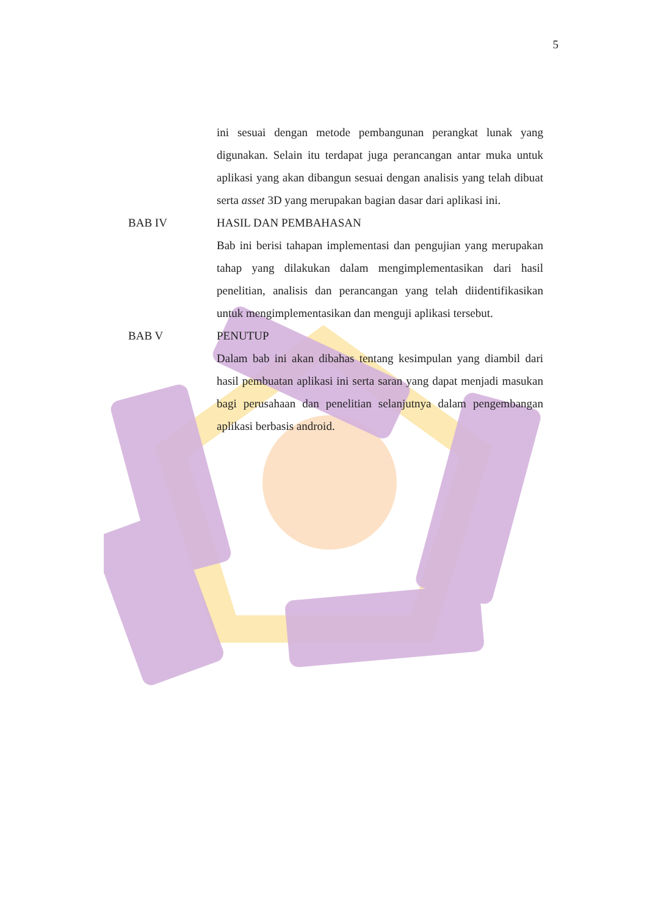5
ini sesuai dengan metode pembangunan perangkat lunak yang digunakan. Selain itu terdapat juga perancangan antar muka untuk aplikasi yang akan dibangun sesuai dengan analisis yang telah dibuat serta asset 3D yang merupakan bagian dasar dari aplikasi ini.
BAB IV HASIL DAN PEMBAHASAN
Bab ini berisi tahapan implementasi dan pengujian yang merupakan tahap yang dilakukan dalam mengimplementasikan dari hasil penelitian, analisis dan perancangan yang telah diidentifikasikan untuk mengimplementasikan dan menguji aplikasi tersebut.
BAB V PENUTUP
Dalam bab ini akan dibahas tentang kesimpulan yang diambil dari hasil pembuatan aplikasi ini serta saran yang dapat menjadi masukan bagi perusahaan dan penelitian selanjutnya dalam pengembangan aplikasi berbasis android.